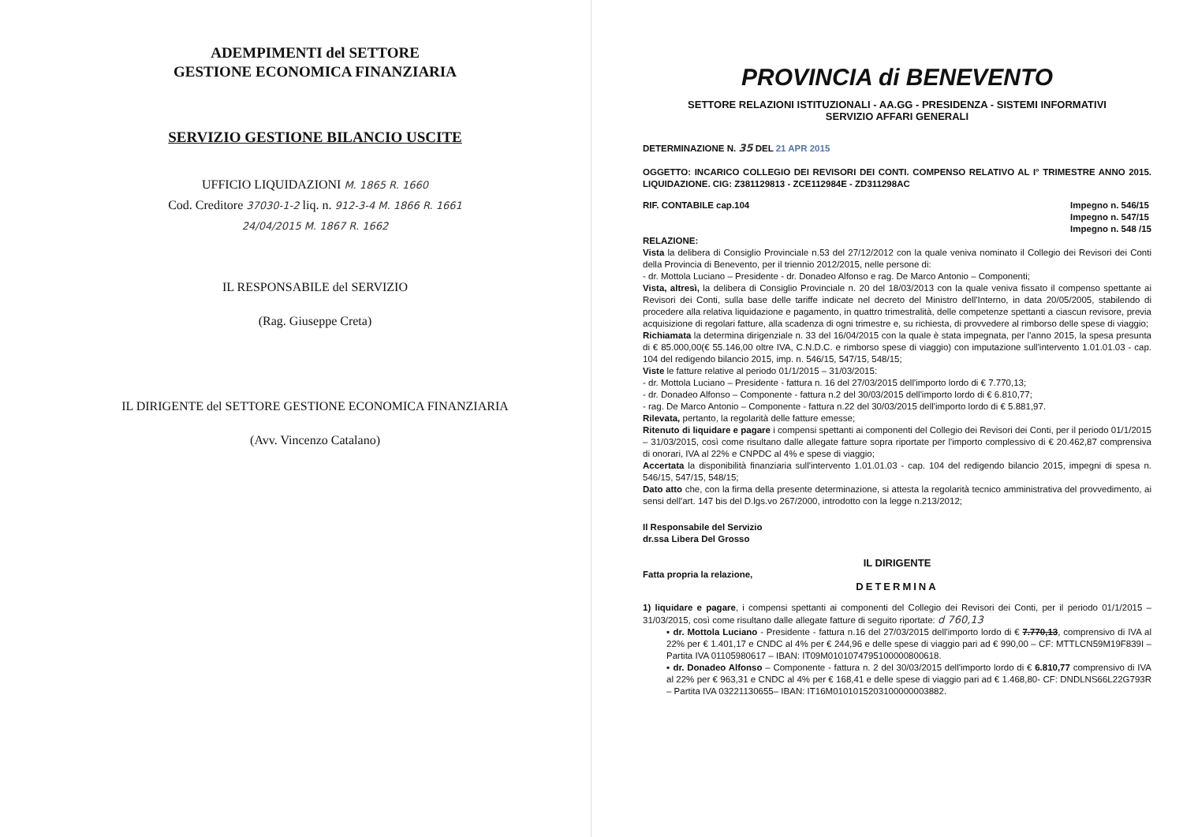ADEMPIMENTI del SETTORE
GESTIONE ECONOMICA FINANZIARIA
SERVIZIO GESTIONE BILANCIO USCITE
UFFICIO LIQUIDAZIONI M. 1865 R. 1660
Cod. Creditore 37030-1-2 liq. n. 912-3-4 M. 1866 R. 1661
24/04/2015 M. 1867 R. 1662
IL RESPONSABILE del SERVIZIO
(Rag. Giuseppe Creta)
IL DIRIGENTE del SETTORE GESTIONE ECONOMICA FINANZIARIA
(Avv. Vincenzo Catalano)
PROVINCIA di BENEVENTO
SETTORE RELAZIONI ISTITUZIONALI - AA.GG - PRESIDENZA - SISTEMI INFORMATIVI
SERVIZIO AFFARI GENERALI
DETERMINAZIONE N. 35 DEL 21 APR 2015
OGGETTO: INCARICO COLLEGIO DEI REVISORI DEI CONTI. COMPENSO RELATIVO AL I° TRIMESTRE ANNO 2015. LIQUIDAZIONE. CIG: Z381129813 - ZCE112984E - ZD311298AC
RIF. CONTABILE cap.104 Impegno n. 546/15
Impegno n. 547/15
Impegno n. 548 /15
RELAZIONE:
Vista la delibera di Consiglio Provinciale n.53 del 27/12/2012 con la quale veniva nominato il Collegio dei Revisori dei Conti della Provincia di Benevento, per il triennio 2012/2015, nelle persone di:
- dr. Mottola Luciano – Presidente - dr. Donadeo Alfonso e rag. De Marco Antonio – Componenti;
Vista, altresì, la delibera di Consiglio Provinciale n. 20 del 18/03/2013 con la quale veniva fissato il compenso spettante ai Revisori dei Conti, sulla base delle tariffe indicate nel decreto del Ministro dell'Interno, in data 20/05/2005, stabilendo di procedere alla relativa liquidazione e pagamento, in quattro trimestralità, delle competenze spettanti a ciascun revisore, previa acquisizione di regolari fatture, alla scadenza di ogni trimestre e, su richiesta, di provvedere al rimborso delle spese di viaggio;
Richiamata la determina dirigenziale n. 33 del 16/04/2015 con la quale è stata impegnata, per l'anno 2015, la spesa presunta di € 85.000,00(€ 55.146,00 oltre IVA, C.N.D.C. e rimborso spese di viaggio) con imputazione sull'intervento 1.01.01.03 - cap. 104 del redigendo bilancio 2015, imp. n. 546/15, 547/15, 548/15;
Viste le fatture relative al periodo 01/1/2015 – 31/03/2015:
- dr. Mottola Luciano – Presidente - fattura n. 16 del 27/03/2015 dell'importo lordo di € 7.770,13;
- dr. Donadeo Alfonso – Componente - fattura n.2 del 30/03/2015 dell'importo lordo di € 6.810,77;
- rag. De Marco Antonio – Componente - fattura n.22 del 30/03/2015 dell'importo lordo di € 5.881,97.
Rilevata, pertanto, la regolarità delle fatture emesse;
Ritenuto di liquidare e pagare i compensi spettanti ai componenti del Collegio dei Revisori dei Conti, per il periodo 01/1/2015 – 31/03/2015, così come risultano dalle allegate fatture sopra riportate per l'importo complessivo di € 20.462,87 comprensiva di onorari, IVA al 22% e CNPDC al 4% e spese di viaggio;
Accertata la disponibilità finanziaria sull'intervento 1.01.01.03 - cap. 104 del redigendo bilancio 2015, impegni di spesa n. 546/15, 547/15, 548/15;
Dato atto che, con la firma della presente determinazione, si attesta la regolarità tecnico amministrativa del provvedimento, ai sensi dell'art. 147 bis del D.lgs.vo 267/2000, introdotto con la legge n.213/2012;
Il Responsabile del Servizio
dr.ssa Libera Del Grosso
IL DIRIGENTE
Fatta propria la relazione,
DETERMINA
1) liquidare e pagare, i compensi spettanti ai componenti del Collegio dei Revisori dei Conti, per il periodo 01/1/2015 – 31/03/2015, così come risultano dalle allegate fatture di seguito riportate: d 760,13
▪ dr. Mottola Luciano - Presidente - fattura n.16 del 27/03/2015 dell'importo lordo di € 7.770,13, comprensivo di IVA al 22% per € 1.401,17 e CNDC al 4% per € 244,96 e delle spese di viaggio pari ad € 990,00 – CF: MTTLCN59M19F839I – Partita IVA 01105980617 – IBAN: IT09M0101074795100000800618.
▪ dr. Donadeo Alfonso – Componente - fattura n. 2 del 30/03/2015 dell'importo lordo di € 6.810,77 comprensivo di IVA al 22% per € 963,31 e CNDC al 4% per € 168,41 e delle spese di viaggio pari ad € 1.468,80- CF: DNDLNS66L22G793R – Partita IVA 03221130655– IBAN: IT16M0101015203100000003882.